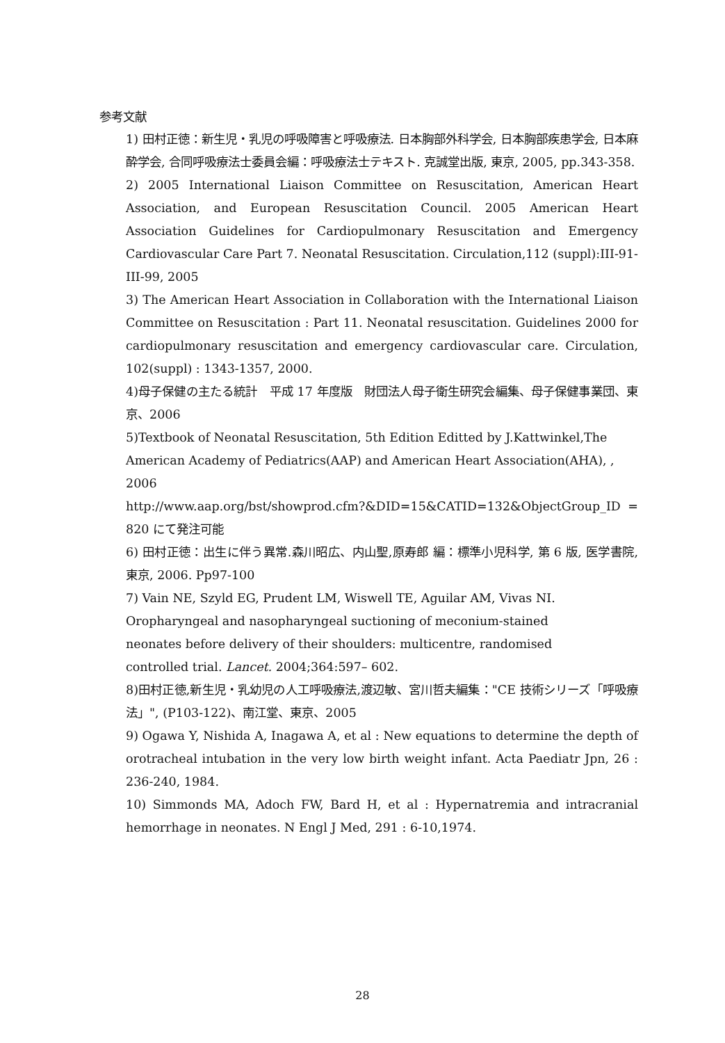参考文献
1) 田村正徳：新生児・乳児の呼吸障害と呼吸療法. 日本胸部外科学会, 日本胸部疾患学会, 日本麻酔学会, 合同呼吸療法士委員会編：呼吸療法士テキスト. 克誠堂出版, 東京, 2005, pp.343-358.
2) 2005 International Liaison Committee on Resuscitation, American Heart Association, and European Resuscitation Council. 2005 American Heart Association Guidelines for Cardiopulmonary Resuscitation and Emergency Cardiovascular Care Part 7. Neonatal Resuscitation. Circulation,112 (suppl):III-91-III-99, 2005
3) The American Heart Association in Collaboration with the International Liaison Committee on Resuscitation : Part 11. Neonatal resuscitation. Guidelines 2000 for cardiopulmonary resuscitation and emergency cardiovascular care. Circulation, 102(suppl) : 1343-1357, 2000.
4)母子保健の主たる統計　平成 17 年度版　財団法人母子衛生研究会編集、母子保健事業団、東京、2006
5)Textbook of Neonatal Resuscitation, 5th Edition Editted by J.Kattwinkel,The American Academy of Pediatrics(AAP) and American Heart Association(AHA), , 2006
http://www.aap.org/bst/showprod.cfm?&DID=15&CATID=132&ObjectGroup_ID =820 にて発注可能
6) 田村正徳：出生に伴う異常.森川昭広、内山聖,原寿郎 編：標準小児科学, 第 6 版, 医学書院, 東京, 2006. Pp97-100
7) Vain NE, Szyld EG, Prudent LM, Wiswell TE, Aguilar AM, Vivas NI.
Oropharyngeal and nasopharyngeal suctioning of meconium-stained
neonates before delivery of their shoulders: multicentre, randomised
controlled trial. Lancet. 2004;364:597– 602.
8)田村正徳,新生児・乳幼児の人工呼吸療法,渡辺敏、宮川哲夫編集："CE 技術シリーズ「呼吸療法」", (P103-122)、南江堂、東京、2005
9) Ogawa Y, Nishida A, Inagawa A, et al : New equations to determine the depth of orotracheal intubation in the very low birth weight infant. Acta Paediatr Jpn, 26 : 236-240, 1984.
10) Simmonds MA, Adoch FW, Bard H, et al : Hypernatremia and intracranial hemorrhage in neonates. N Engl J Med, 291 : 6-10,1974.
28